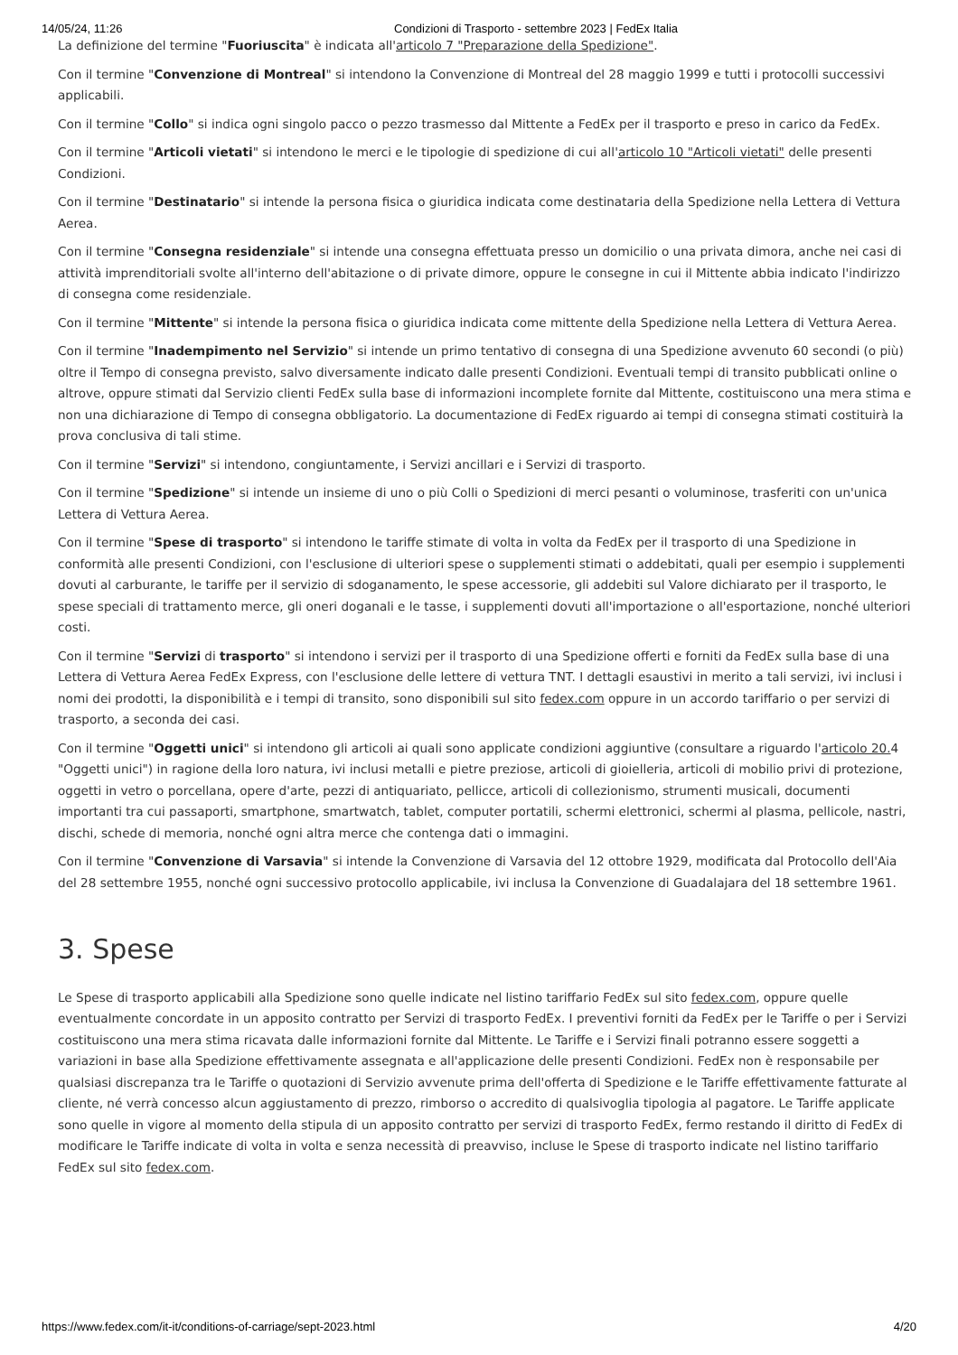14/05/24, 11:26 Condizioni di Trasporto - settembre 2023 | FedEx Italia
La definizione del termine "Fuoriuscita" è indicata all'articolo 7 "Preparazione della Spedizione".
Con il termine "Convenzione di Montreal" si intendono la Convenzione di Montreal del 28 maggio 1999 e tutti i protocolli successivi applicabili.
Con il termine "Collo" si indica ogni singolo pacco o pezzo trasmesso dal Mittente a FedEx per il trasporto e preso in carico da FedEx.
Con il termine "Articoli vietati" si intendono le merci e le tipologie di spedizione di cui all'articolo 10 "Articoli vietati" delle presenti Condizioni.
Con il termine "Destinatario" si intende la persona fisica o giuridica indicata come destinataria della Spedizione nella Lettera di Vettura Aerea.
Con il termine "Consegna residenziale" si intende una consegna effettuata presso un domicilio o una privata dimora, anche nei casi di attività imprenditoriali svolte all'interno dell'abitazione o di private dimore, oppure le consegne in cui il Mittente abbia indicato l'indirizzo di consegna come residenziale.
Con il termine "Mittente" si intende la persona fisica o giuridica indicata come mittente della Spedizione nella Lettera di Vettura Aerea.
Con il termine "Inadempimento nel Servizio" si intende un primo tentativo di consegna di una Spedizione avvenuto 60 secondi (o più) oltre il Tempo di consegna previsto, salvo diversamente indicato dalle presenti Condizioni. Eventuali tempi di transito pubblicati online o altrove, oppure stimati dal Servizio clienti FedEx sulla base di informazioni incomplete fornite dal Mittente, costituiscono una mera stima e non una dichiarazione di Tempo di consegna obbligatorio. La documentazione di FedEx riguardo ai tempi di consegna stimati costituirà la prova conclusiva di tali stime.
Con il termine "Servizi" si intendono, congiuntamente, i Servizi ancillari e i Servizi di trasporto.
Con il termine "Spedizione" si intende un insieme di uno o più Colli o Spedizioni di merci pesanti o voluminose, trasferiti con un'unica Lettera di Vettura Aerea.
Con il termine "Spese di trasporto" si intendono le tariffe stimate di volta in volta da FedEx per il trasporto di una Spedizione in conformità alle presenti Condizioni, con l'esclusione di ulteriori spese o supplementi stimati o addebitati, quali per esempio i supplementi dovuti al carburante, le tariffe per il servizio di sdoganamento, le spese accessorie, gli addebiti sul Valore dichiarato per il trasporto, le spese speciali di trattamento merce, gli oneri doganali e le tasse, i supplementi dovuti all'importazione o all'esportazione, nonché ulteriori costi.
Con il termine "Servizi di trasporto" si intendono i servizi per il trasporto di una Spedizione offerti e forniti da FedEx sulla base di una Lettera di Vettura Aerea FedEx Express, con l'esclusione delle lettere di vettura TNT. I dettagli esaustivi in merito a tali servizi, ivi inclusi i nomi dei prodotti, la disponibilità e i tempi di transito, sono disponibili sul sito fedex.com oppure in un accordo tariffario o per servizi di trasporto, a seconda dei casi.
Con il termine "Oggetti unici" si intendono gli articoli ai quali sono applicate condizioni aggiuntive (consultare a riguardo l'articolo 20. 4 "Oggetti unici") in ragione della loro natura, ivi inclusi metalli e pietre preziose, articoli di gioielleria, articoli di mobilio privi di protezione, oggetti in vetro o porcellana, opere d'arte, pezzi di antiquariato, pellicce, articoli di collezionismo, strumenti musicali, documenti importanti tra cui passaporti, smartphone, smartwatch, tablet, computer portatili, schermi elettronici, schermi al plasma, pellicole, nastri, dischi, schede di memoria, nonché ogni altra merce che contenga dati o immagini.
Con il termine "Convenzione di Varsavia" si intende la Convenzione di Varsavia del 12 ottobre 1929, modificata dal Protocollo dell'Aia del 28 settembre 1955, nonché ogni successivo protocollo applicabile, ivi inclusa la Convenzione di Guadalajara del 18 settembre 1961.
3. Spese
Le Spese di trasporto applicabili alla Spedizione sono quelle indicate nel listino tariffario FedEx sul sito fedex.com, oppure quelle eventualmente concordate in un apposito contratto per Servizi di trasporto FedEx. I preventivi forniti da FedEx per le Tariffe o per i Servizi costituiscono una mera stima ricavata dalle informazioni fornite dal Mittente. Le Tariffe e i Servizi finali potranno essere soggetti a variazioni in base alla Spedizione effettivamente assegnata e all'applicazione delle presenti Condizioni. FedEx non è responsabile per qualsiasi discrepanza tra le Tariffe o quotazioni di Servizio avvenute prima dell'offerta di Spedizione e le Tariffe effettivamente fatturate al cliente, né verrà concesso alcun aggiustamento di prezzo, rimborso o accredito di qualsivoglia tipologia al pagatore. Le Tariffe applicate sono quelle in vigore al momento della stipula di un apposito contratto per servizi di trasporto FedEx, fermo restando il diritto di FedEx di modificare le Tariffe indicate di volta in volta e senza necessità di preavviso, incluse le Spese di trasporto indicate nel listino tariffario FedEx sul sito fedex.com.
https://www.fedex.com/it-it/conditions-of-carriage/sept-2023.html 4/20